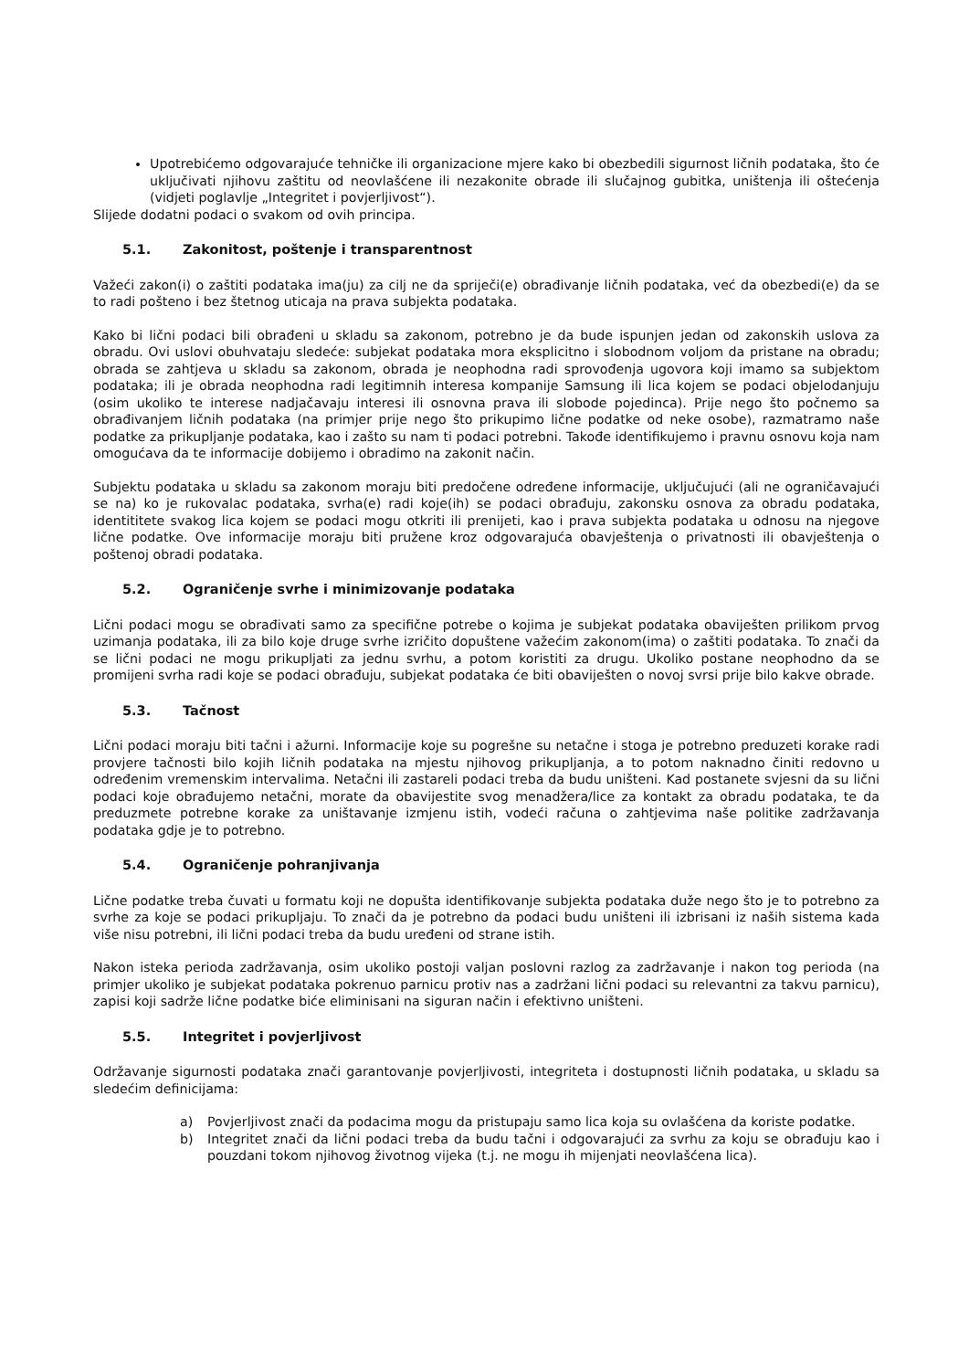Upotrebićemo odgovarajuće tehničke ili organizacione mjere kako bi obezbedili sigurnost ličnih podataka, što će uključivati njihovu zaštitu od neovlašćene ili nezakonite obrade ili slučajnog gubitka, uništenja ili oštećenja (vidjeti poglavlje „Integritet i povjerljivost“).
Slijede dodatni podaci o svakom od ovih principa.
5.1. Zakonitost, poštenje i transparentnost
Važeći zakon(i) o zaštiti podataka ima(ju) za cilj ne da spriječi(e) obrađivanje ličnih podataka, već da obezbedi(e) da se to radi pošteno i bez štetnog uticaja na prava subjekta podataka.
Kako bi lični podaci bili obrađeni u skladu sa zakonom, potrebno je da bude ispunjen jedan od zakonskih uslova za obradu. Ovi uslovi obuhvataju sledeće: subjekat podataka mora eksplicitno i slobodnom voljom da pristane na obradu; obrada se zahtjeva u skladu sa zakonom, obrada je neophodna radi sprovođenja ugovora koji imamo sa subjektom podataka; ili je obrada neophodna radi legitimnih interesa kompanije Samsung ili lica kojem se podaci objelodanjuju (osim ukoliko te interese nadjačavaju interesi ili osnovna prava ili slobode pojedinca). Prije nego što počnemo sa obrađivanjem ličnih podataka (na primjer prije nego što prikupimo lične podatke od neke osobe), razmatramo naše podatke za prikupljanje podataka, kao i zašto su nam ti podaci potrebni. Takođe identifikujemo i pravnu osnovu koja nam omogućava da te informacije dobijemo i obradimo na zakonit način.
Subjektu podataka u skladu sa zakonom moraju biti predočene određene informacije, uključujući (ali ne ograničavajući se na) ko je rukovalac podataka, svrha(e) radi koje(ih) se podaci obrađuju, zakonsku osnova za obradu podataka, identititete svakog lica kojem se podaci mogu otkriti ili prenijeti, kao i prava subjekta podataka u odnosu na njegove lične podatke. Ove informacije moraju biti pružene kroz odgovarajuća obavještenja o privatnosti ili obavještenja o poštenoj obradi podataka.
5.2. Ograničenje svrhe i minimizovanje podataka
Lični podaci mogu se obrađivati samo za specifične potrebe o kojima je subjekat podataka obaviješten prilikom prvog uzimanja podataka, ili za bilo koje druge svrhe izričito dopuštene važećim zakonom(ima) o zaštiti podataka. To znači da se lični podaci ne mogu prikupljati za jednu svrhu, a potom koristiti za drugu. Ukoliko postane neophodno da se promijeni svrha radi koje se podaci obrađuju, subjekat podataka će biti obaviješten o novoj svrsi prije bilo kakve obrade.
5.3. Tačnost
Lični podaci moraju biti tačni i ažurni. Informacije koje su pogrešne su netačne i stoga je potrebno preduzeti korake radi provjere tačnosti bilo kojih ličnih podataka na mjestu njihovog prikupljanja, a to potom naknadno činiti redovno u određenim vremenskim intervalima. Netačni ili zastareli podaci treba da budu uništeni. Kad postanete svjesni da su lični podaci koje obrađujemo netačni, morate da obavijestite svog menadžera/lice za kontakt za obradu podataka, te da preduzmete potrebne korake za uništavanje izmjenu istih, vodeći računa o zahtjevima naše politike zadržavanja podataka gdje je to potrebno.
5.4. Ograničenje pohranjivanja
Lične podatke treba čuvati u formatu koji ne dopušta identifikovanje subjekta podataka duže nego što je to potrebno za svrhe za koje se podaci prikupljaju. To znači da je potrebno da podaci budu uništeni ili izbrisani iz naših sistema kada više nisu potrebni, ili lični podaci treba da budu uređeni od strane istih.
Nakon isteka perioda zadržavanja, osim ukoliko postoji valjan poslovni razlog za zadržavanje i nakon tog perioda (na primjer ukoliko je subjekat podataka pokrenuo parnicu protiv nas a zadržani lični podaci su relevantni za takvu parnicu), zapisi koji sadrže lične podatke biće eliminisani na siguran način i efektivno uništeni.
5.5. Integritet i povjerljivost
Održavanje sigurnosti podataka znači garantovanje povjerljivosti, integriteta i dostupnosti ličnih podataka, u skladu sa sledećim definicijama:
a) Povjerljivost znači da podacima mogu da pristupaju samo lica koja su ovlašćena da koriste podatke.
b) Integritet znači da lični podaci treba da budu tačni i odgovarajući za svrhu za koju se obrađuju kao i pouzdani tokom njihovog životnog vijeka (t.j. ne mogu ih mijenjati neovlašćena lica).